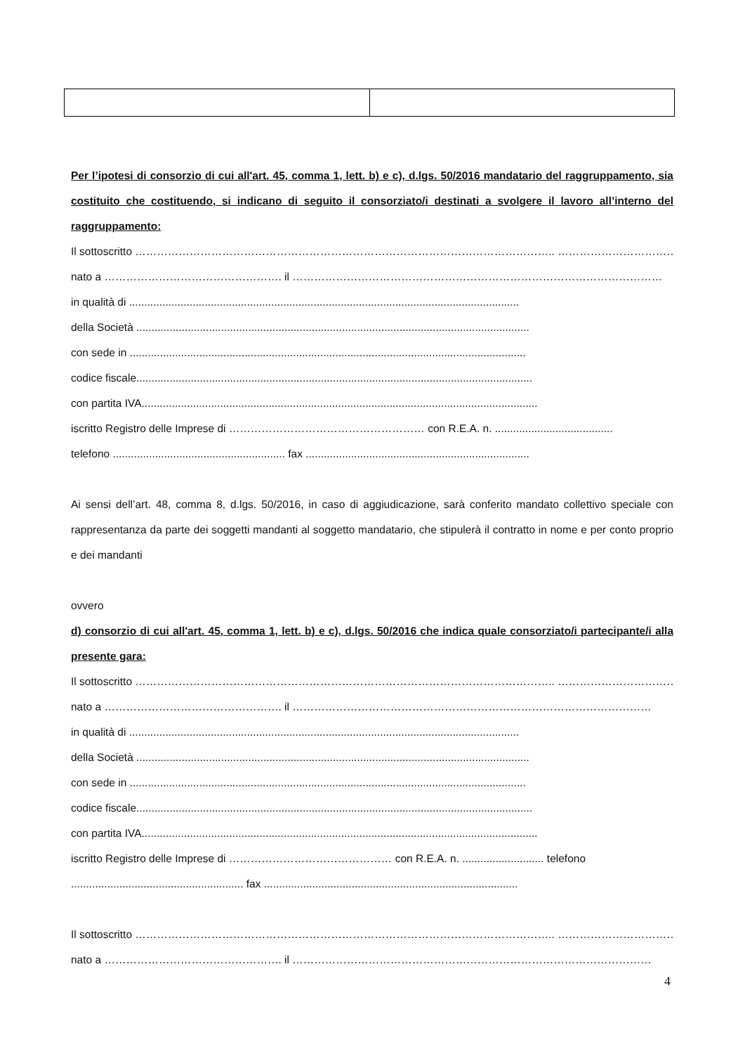Per l’ipotesi di consorzio di cui all'art. 45, comma 1, lett. b) e c), d.lgs. 50/2016 mandatario del raggruppamento, sia costituito che costituendo, si indicano di seguito il consorziato/i destinati a svolgere il lavoro all’interno del raggruppamento:
Il sottoscritto …………………………………………………………………………………………………….. ………………………………
nato a …………………………………………. il …………………………………………………………………………………………
in qualità di .................................................................................................................................
della Società ..................................................................................................................................
con sede in ...................................................................................................................................
codice fiscale...................................................................................................................................
con partita IVA...................................................................................................................................
iscritto Registro delle Imprese di ……………………………………………… con R.E.A. n. .......................................
telefono ......................................................... fax ..........................................................................
Ai sensi dell’art. 48, comma 8, d.lgs. 50/2016, in caso di aggiudicazione, sarà conferito mandato collettivo speciale con rappresentanza da parte dei soggetti mandanti al soggetto mandatario, che stipulerà il contratto in nome e per conto proprio e dei mandanti
ovvero
d) consorzio di cui all'art. 45, comma 1, lett. b) e c), d.lgs. 50/2016 che indica quale consorziato/i partecipante/i alla presente gara:
Il sottoscritto …………………………………………………………………………………………………….. ……………………………
nato a …………………………………………. il ………………………………………………………………………………………
in qualità di .................................................................................................................................
della Società ..................................................................................................................................
con sede in ...................................................................................................................................
codice fiscale...................................................................................................................................
con partita IVA...................................................................................................................................
iscritto Registro delle Imprese di ……………………………………… con R.E.A. n. ........................... telefono
......................................................... fax ....................................................................................
Il sottoscritto …………………………………………………………………………………………………….. ……………………………
nato a …………………………………………. il ………………………………………………………………………………………
4